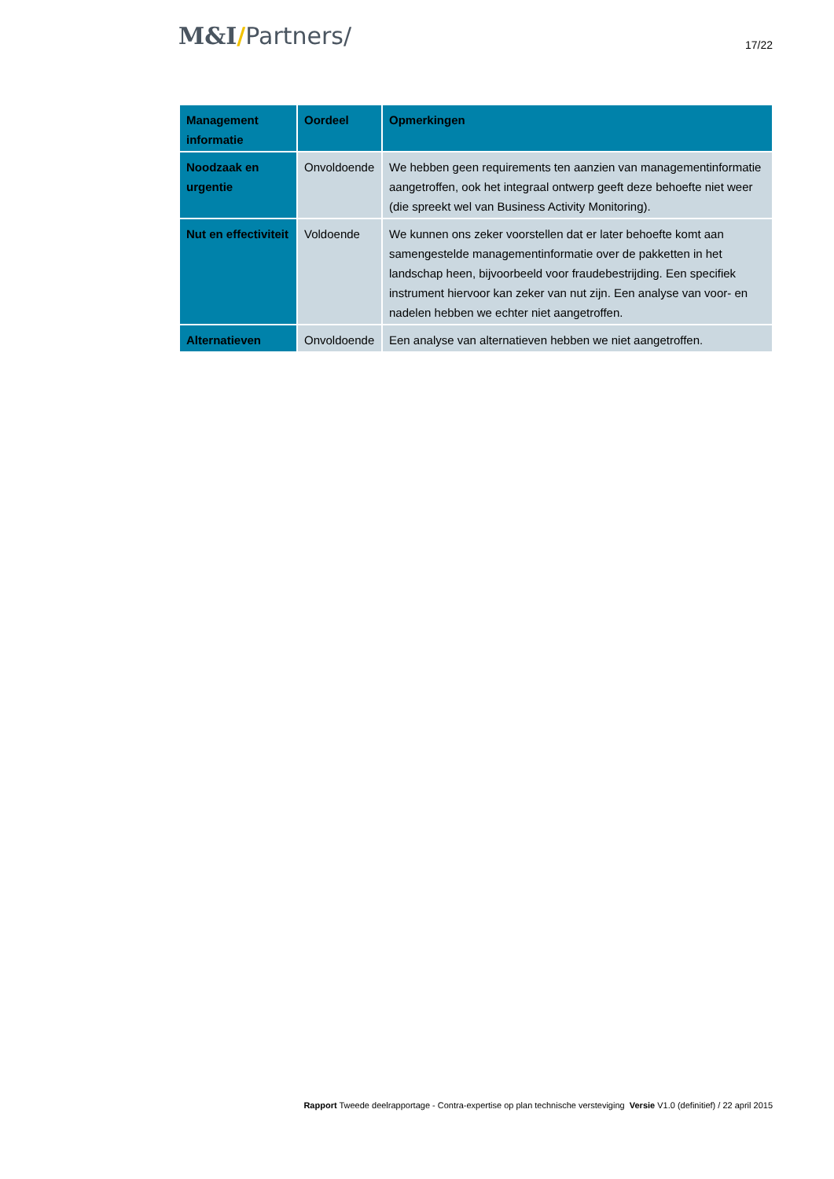M&I/Partners/
17/22
| Management informatie | Oordeel | Opmerkingen |
| --- | --- | --- |
| Noodzaak en urgentie | Onvoldoende | We hebben geen requirements ten aanzien van managementinformatie aangetroffen, ook het integraal ontwerp geeft deze behoefte niet weer (die spreekt wel van Business Activity Monitoring). |
| Nut en effectiviteit | Voldoende | We kunnen ons zeker voorstellen dat er later behoefte komt aan samengestelde managementinformatie over de pakketten in het landschap heen, bijvoorbeeld voor fraudebestrijding. Een specifiek instrument hiervoor kan zeker van nut zijn. Een analyse van voor- en nadelen hebben we echter niet aangetroffen. |
| Alternatieven | Onvoldoende | Een analyse van alternatieven hebben we niet aangetroffen. |
Rapport Tweede deelrapportage - Contra-expertise op plan technische versteviging Versie V1.0 (definitief) / 22 april 2015